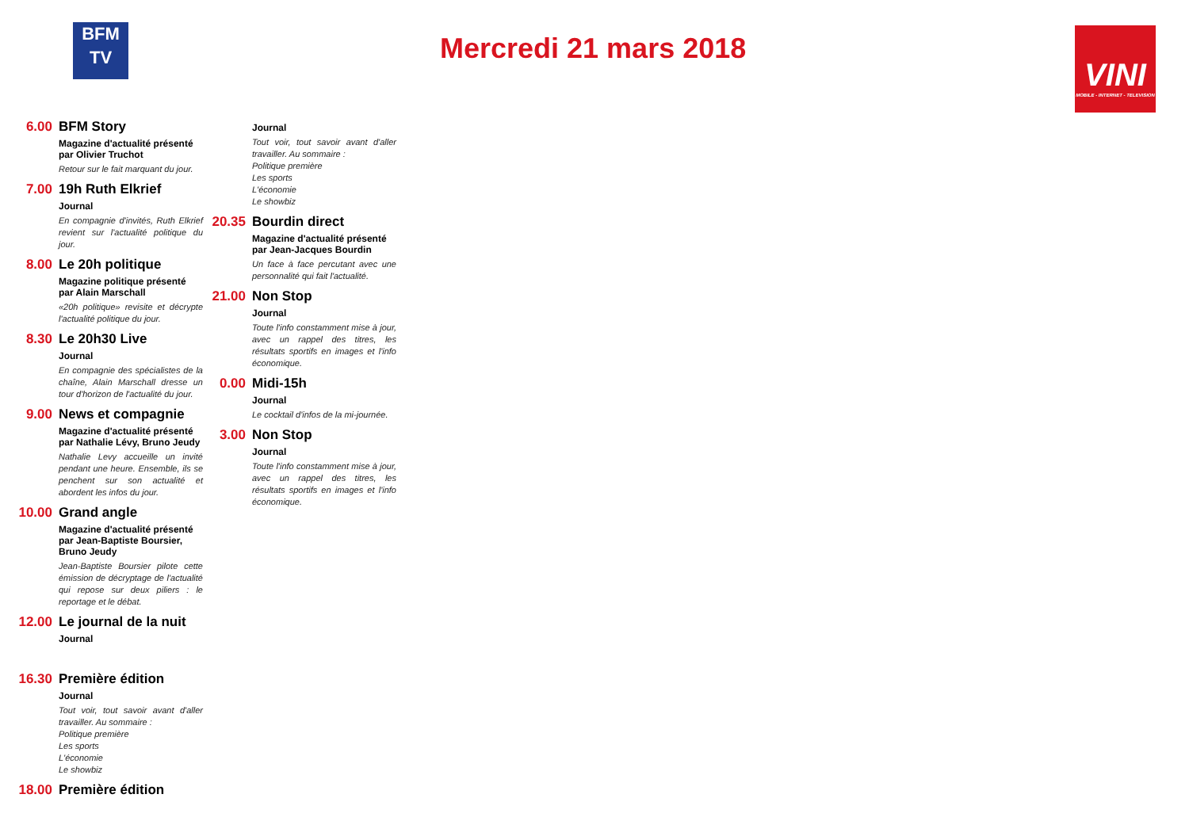BFM
TV
Mercredi 21 mars 2018
VINI
MOBILE - INTERNET - TELEVISION
6.00 BFM Story
Magazine d'actualité présenté par Olivier Truchot
Retour sur le fait marquant du jour.
7.00 19h Ruth Elkrief
Journal
En compagnie d'invités, Ruth Elkrief revient sur l'actualité politique du jour.
8.00 Le 20h politique
Magazine politique présenté par Alain Marschall
«20h politique» revisite et décrypte l'actualité politique du jour.
8.30 Le 20h30 Live
Journal
En compagnie des spécialistes de la chaîne, Alain Marschall dresse un tour d'horizon de l'actualité du jour.
9.00 News et compagnie
Magazine d'actualité présenté par Nathalie Lévy, Bruno Jeudy
Nathalie Levy accueille un invité pendant une heure. Ensemble, ils se penchent sur son actualité et abordent les infos du jour.
10.00
Grand angle
Magazine d'actualité présenté par Jean-Baptiste Boursier, Bruno Jeudy
Jean-Baptiste Boursier pilote cette émission de décryptage de l'actualité qui repose sur deux piliers : le reportage et le débat.
12.00
Le journal de la nuit
Journal
16.30
Première édition
Journal
Tout voir, tout savoir avant d'aller travailler. Au sommaire :
Politique première
Les sports
L'économie
Le showbiz
18.00
Première édition
Journal
Tout voir, tout savoir avant d'aller travailler. Au sommaire :
Politique première
Les sports
L'économie
Le showbiz
20.35
Bourdin direct
Magazine d'actualité présenté par Jean-Jacques Bourdin
Un face à face percutant avec une personnalité qui fait l'actualité.
21.00
Non Stop
Journal
Toute l'info constamment mise à jour, avec un rappel des titres, les résultats sportifs en images et l'info économique.
0.00 Midi-15h
Journal
Le cocktail d'infos de la mi-journée.
3.00 Non Stop
Journal
Toute l'info constamment mise à jour, avec un rappel des titres, les résultats sportifs en images et l'info économique.